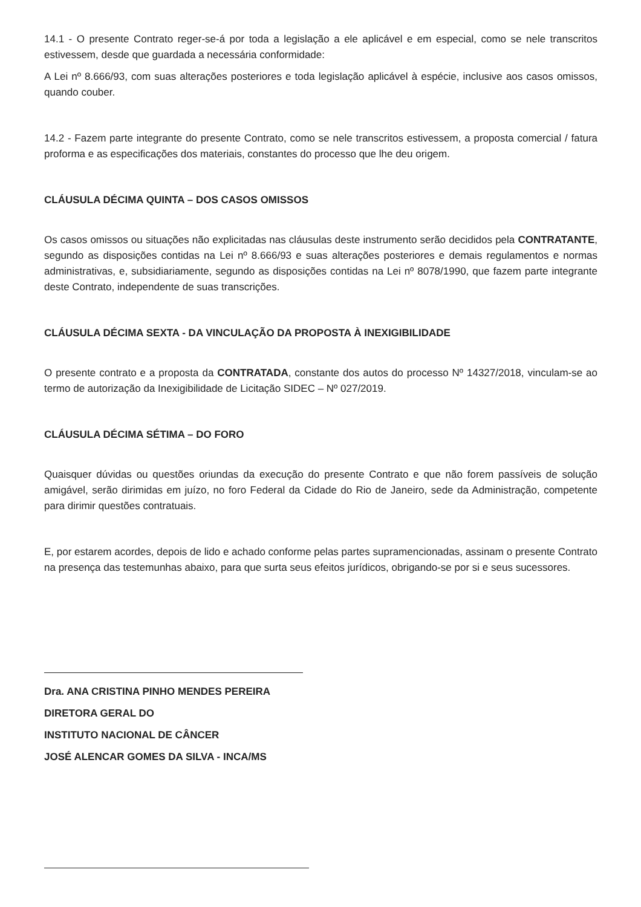14.1 - O presente Contrato reger-se-á por toda a legislação a ele aplicável e em especial, como se nele transcritos estivessem, desde que guardada a necessária conformidade:
A Lei nº 8.666/93, com suas alterações posteriores e toda legislação aplicável à espécie, inclusive aos casos omissos, quando couber.
14.2 - Fazem parte integrante do presente Contrato, como se nele transcritos estivessem, a proposta comercial / fatura proforma e as especificações dos materiais, constantes do processo que lhe deu origem.
CLÁUSULA DÉCIMA QUINTA – DOS CASOS OMISSOS
Os casos omissos ou situações não explicitadas nas cláusulas deste instrumento serão decididos pela CONTRATANTE, segundo as disposições contidas na Lei nº 8.666/93 e suas alterações posteriores e demais regulamentos e normas administrativas, e, subsidiariamente, segundo as disposições contidas na Lei nº 8078/1990, que fazem parte integrante deste Contrato, independente de suas transcrições.
CLÁUSULA DÉCIMA SEXTA - DA VINCULAÇÃO DA PROPOSTA À INEXIGIBILIDADE
O presente contrato e a proposta da CONTRATADA, constante dos autos do processo Nº 14327/2018, vinculam-se ao termo de autorização da Inexigibilidade de Licitação SIDEC – Nº 027/2019.
CLÁUSULA DÉCIMA SÉTIMA – DO FORO
Quaisquer dúvidas ou questões oriundas da execução do presente Contrato e que não forem passíveis de solução amigável, serão dirimidas em juízo, no foro Federal da Cidade do Rio de Janeiro, sede da Administração, competente para dirimir questões contratuais.
E, por estarem acordes, depois de lido e achado conforme pelas partes supramencionadas, assinam o presente Contrato na presença das testemunhas abaixo, para que surta seus efeitos jurídicos, obrigando-se por si e seus sucessores.
Dra. ANA CRISTINA PINHO MENDES PEREIRA
DIRETORA GERAL DO
INSTITUTO NACIONAL DE CÂNCER
JOSÉ ALENCAR GOMES DA SILVA - INCA/MS